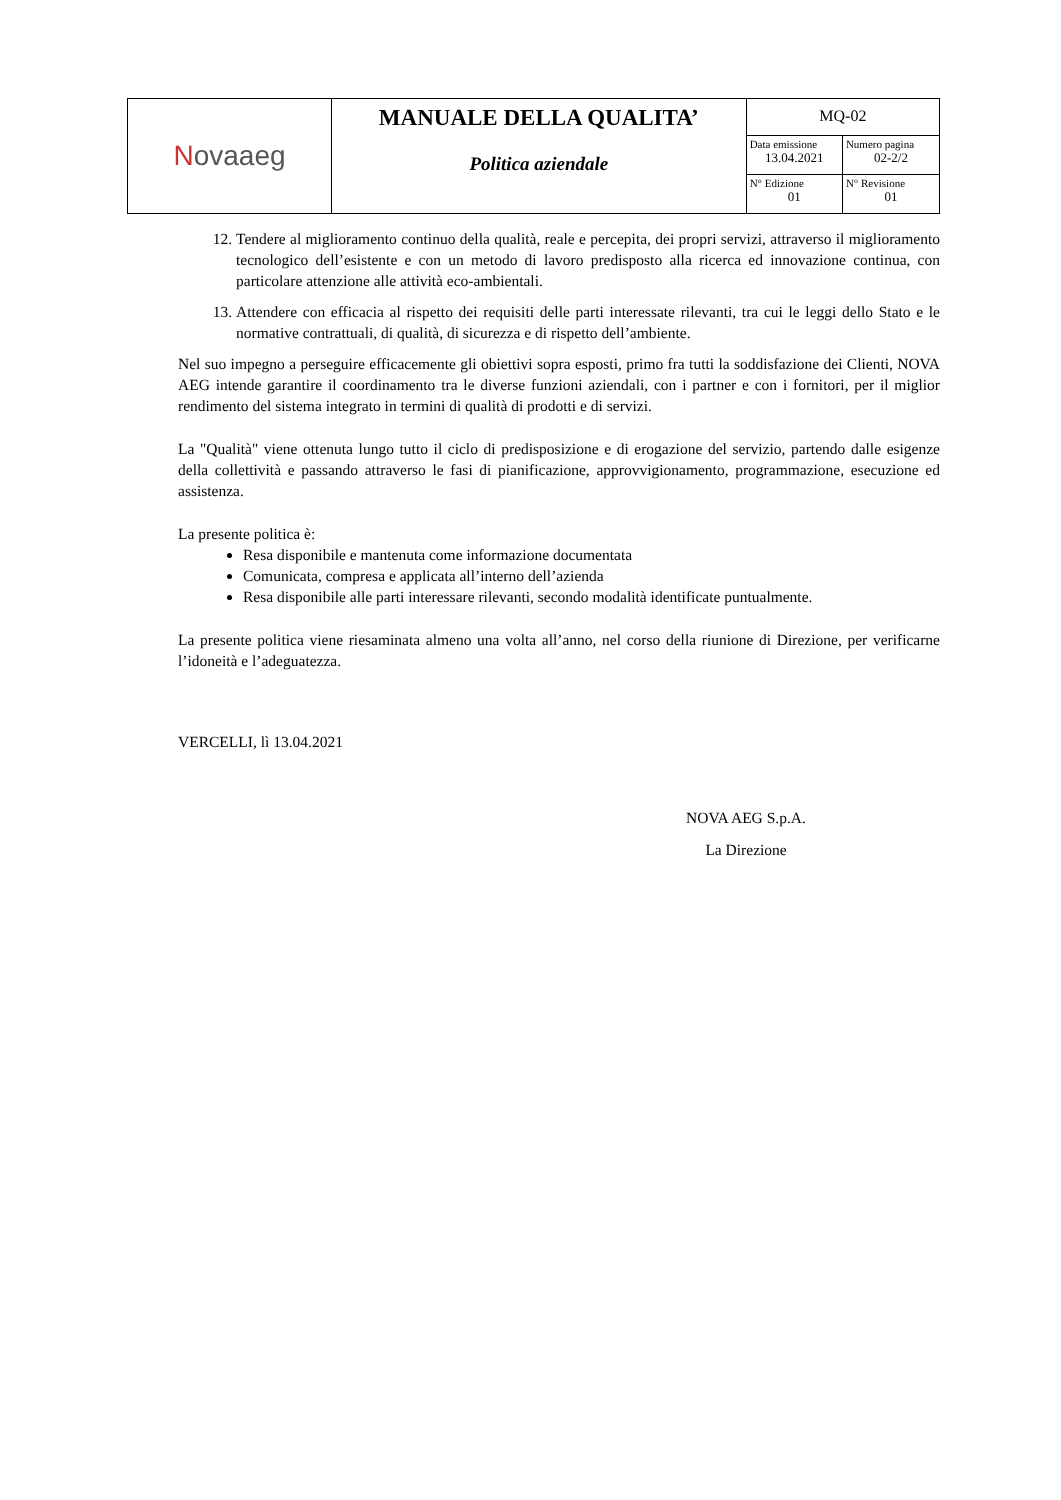| N ovaaeg | MANUALE DELLA QUALITA’ Politica aziendale | MQ-02 | |
| | | Data emissione 13.04.2021 | Numero pagina 02-2/2 |
| | | N° Edizione 01 | N° Revisione 01 |
12. Tendere al miglioramento continuo della qualità, reale e percepita, dei propri servizi, attraverso il miglioramento tecnologico dell’esistente e con un metodo di lavoro predisposto alla ricerca ed innovazione continua, con particolare attenzione alle attività eco-ambientali.
13. Attendere con efficacia al rispetto dei requisiti delle parti interessate rilevanti, tra cui le leggi dello Stato e le normative contrattuali, di qualità, di sicurezza e di rispetto dell’ambiente.
Nel suo impegno a perseguire efficacemente gli obiettivi sopra esposti, primo fra tutti la soddisfazione dei Clienti, NOVA AEG intende garantire il coordinamento tra le diverse funzioni aziendali, con i partner e con i fornitori, per il miglior rendimento del sistema integrato in termini di qualità di prodotti e di servizi.
La "Qualità" viene ottenuta lungo tutto il ciclo di predisposizione e di erogazione del servizio, partendo dalle esigenze della collettività e passando attraverso le fasi di pianificazione, approvvigionamento, programmazione, esecuzione ed assistenza.
La presente politica è:
Resa disponibile e mantenuta come informazione documentata
Comunicata, compresa e applicata all’interno dell’azienda
Resa disponibile alle parti interessare rilevanti, secondo modalità identificate puntualmente.
La presente politica viene riesaminata almeno una volta all’anno, nel corso della riunione di Direzione, per verificarne l’idoneità e l’adeguatezza.
VERCELLI, lì 13.04.2021
NOVA AEG S.p.A.
La Direzione